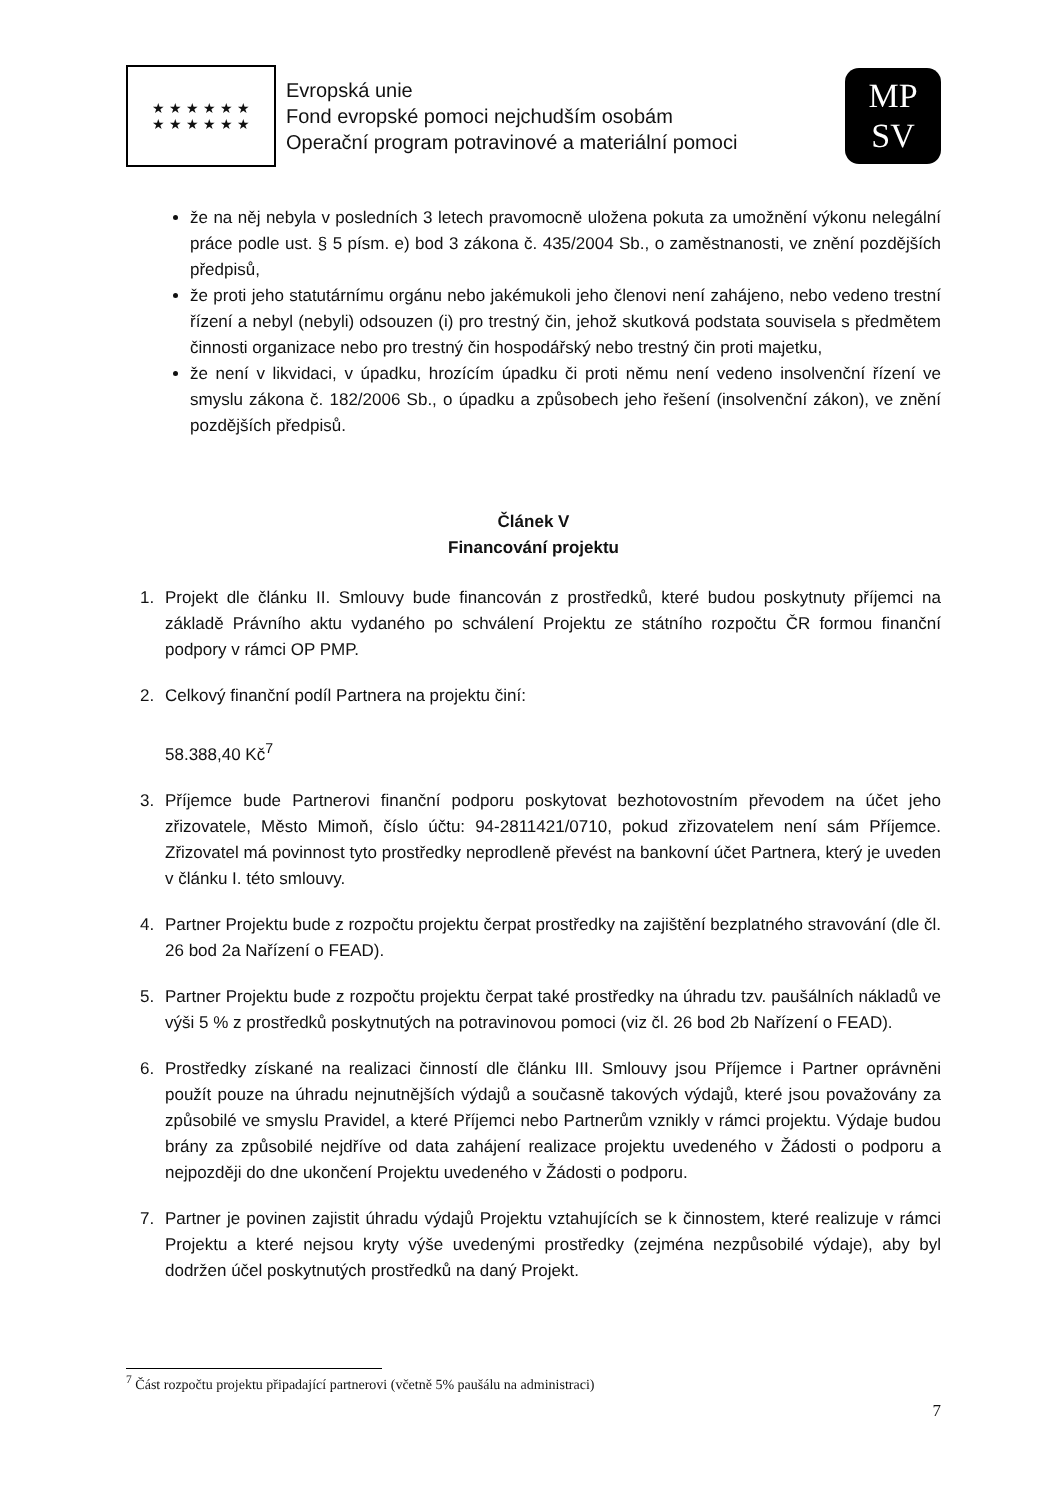★ ★ ★ ★ ★ ★
★ ★ ★ ★ ★ ★
Evropská unie
Fond evropské pomoci nejchudším osobám
Operační program potravinové a materiální pomoci
MP
SV
že na něj nebyla v posledních 3 letech pravomocně uložena pokuta za umožnění výkonu nelegální práce podle ust. § 5 písm. e) bod 3 zákona č. 435/2004 Sb., o zaměstnanosti, ve znění pozdějších předpisů,
že proti jeho statutárnímu orgánu nebo jakémukoli jeho členovi není zahájeno, nebo vedeno trestní řízení a nebyl (nebyli) odsouzen (i) pro trestný čin, jehož skutková podstata souvisela s předmětem činnosti organizace nebo pro trestný čin hospodářský nebo trestný čin proti majetku,
že není v likvidaci, v úpadku, hrozícím úpadku či proti němu není vedeno insolvenční řízení ve smyslu zákona č. 182/2006 Sb., o úpadku a způsobech jeho řešení (insolvenční zákon), ve znění pozdějších předpisů.
Článek V
Financování projektu
1. Projekt dle článku II. Smlouvy bude financován z prostředků, které budou poskytnuty příjemci na základě Právního aktu vydaného po schválení Projektu ze státního rozpočtu ČR formou finanční podpory v rámci OP PMP.
2. Celkový finanční podíl Partnera na projektu činí:
58.388,40 Kč<sup>7</sup>
3. Příjemce bude Partnerovi finanční podporu poskytovat bezhotovostním převodem na účet jeho zřizovatele, Město Mimoň, číslo účtu: 94-2811421/0710, pokud zřizovatelem není sám Příjemce. Zřizovatel má povinnost tyto prostředky neprodleně převést na bankovní účet Partnera, který je uveden v článku I. této smlouvy.
4. Partner Projektu bude z rozpočtu projektu čerpat prostředky na zajištění bezplatného stravování (dle čl. 26 bod 2a Nařízení o FEAD).
5. Partner Projektu bude z rozpočtu projektu čerpat také prostředky na úhradu tzv. paušálních nákladů ve výši 5 % z prostředků poskytnutých na potravinovou pomoci (viz čl. 26 bod 2b Nařízení o FEAD).
6. Prostředky získané na realizaci činností dle článku III. Smlouvy jsou Příjemce i Partner oprávněni použít pouze na úhradu nejnutnějších výdajů a současně takových výdajů, které jsou považovány za způsobilé ve smyslu Pravidel, a které Příjemci nebo Partnerům vznikly v rámci projektu. Výdaje budou brány za způsobilé nejdříve od data zahájení realizace projektu uvedeného v Žádosti o podporu a nejpozději do dne ukončení Projektu uvedeného v Žádosti o podporu.
7. Partner je povinen zajistit úhradu výdajů Projektu vztahujících se k činnostem, které realizuje v rámci Projektu a které nejsou kryty výše uvedenými prostředky (zejména nezpůsobilé výdaje), aby byl dodržen účel poskytnutých prostředků na daný Projekt.
<sup>7</sup> Část rozpočtu projektu připadající partnerovi (včetně 5% paušálu na administraci)
7